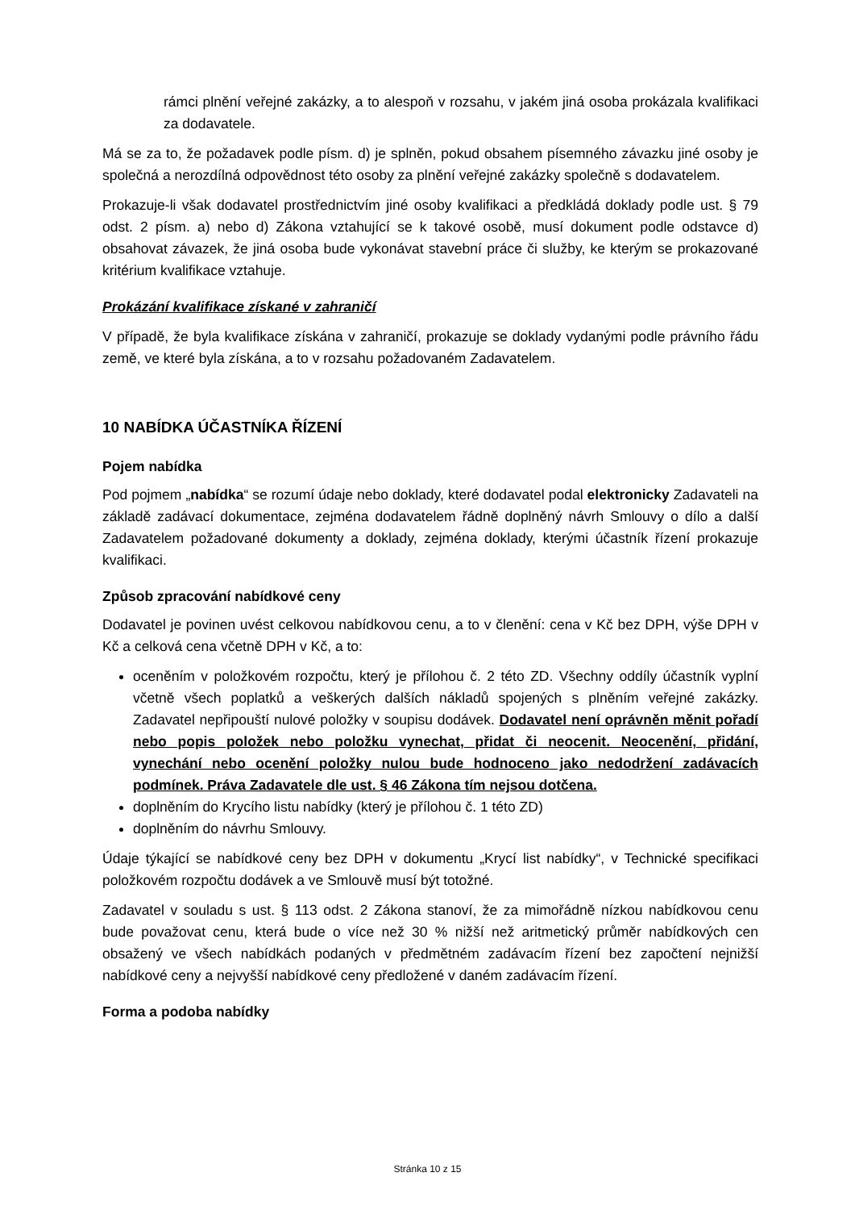rámci plnění veřejné zakázky, a to alespoň v rozsahu, v jakém jiná osoba prokázala kvalifikaci za dodavatele.
Má se za to, že požadavek podle písm. d) je splněn, pokud obsahem písemného závazku jiné osoby je společná a nerozdílná odpovědnost této osoby za plnění veřejné zakázky společně s dodavatelem.
Prokazuje-li však dodavatel prostřednictvím jiné osoby kvalifikaci a předkládá doklady podle ust. § 79 odst. 2 písm. a) nebo d) Zákona vztahující se k takové osobě, musí dokument podle odstavce d) obsahovat závazek, že jiná osoba bude vykonávat stavební práce či služby, ke kterým se prokazované kritérium kvalifikace vztahuje.
Prokázání kvalifikace získané v zahraničí
V případě, že byla kvalifikace získána v zahraničí, prokazuje se doklady vydanými podle právního řádu země, ve které byla získána, a to v rozsahu požadovaném Zadavatelem.
10 NABÍDKA ÚČASTNÍKA ŘÍZENÍ
Pojem nabídka
Pod pojmem „nabídka“ se rozumí údaje nebo doklady, které dodavatel podal elektronicky Zadavateli na základě zadávací dokumentace, zejména dodavatelem řádně doplněný návrh Smlouvy o dílo a další Zadavatelem požadované dokumenty a doklady, zejména doklady, kterými účastník řízení prokazuje kvalifikaci.
Způsob zpracování nabídkové ceny
Dodavatel je povinen uvést celkovou nabídkovou cenu, a to v členění: cena v Kč bez DPH, výše DPH v Kč a celková cena včetně DPH v Kč, a to:
oceněním v položkovém rozpočtu, který je přílohou č. 2 této ZD. Všechny oddíly účastník vyplní včetně všech poplatků a veškerých dalších nákladů spojených s plněním veřejné zakázky. Zadavatel nepřipouští nulové položky v soupisu dodávek. Dodavatel není oprávněn měnit pořadí nebo popis položek nebo položku vynechat, přidat či neocenit. Neocenění, přidání, vynechání nebo ocenění položky nulou bude hodnoceno jako nedodržení zadávacích podmínek. Práva Zadavatele dle ust. § 46 Zákona tím nejsou dotčena.
doplněním do Krycího listu nabídky (který je přílohou č. 1 této ZD)
doplněním do návrhu Smlouvy.
Údaje týkající se nabídkové ceny bez DPH v dokumentu „Krycí list nabídky“, v Technické specifikaci položkovém rozpočtu dodávek a ve Smlouvě musí být totožné.
Zadavatel v souladu s ust. § 113 odst. 2 Zákona stanoví, že za mimořádně nízkou nabídkovou cenu bude považovat cenu, která bude o více než 30 % nižší než aritmetický průměr nabídkových cen obsažený ve všech nabídkách podaných v předmětném zadávacím řízení bez započtení nejnižší nabídkové ceny a nejvyšší nabídkové ceny předložené v daném zadávacím řízení.
Forma a podoba nabídky
Stránka 10 z 15